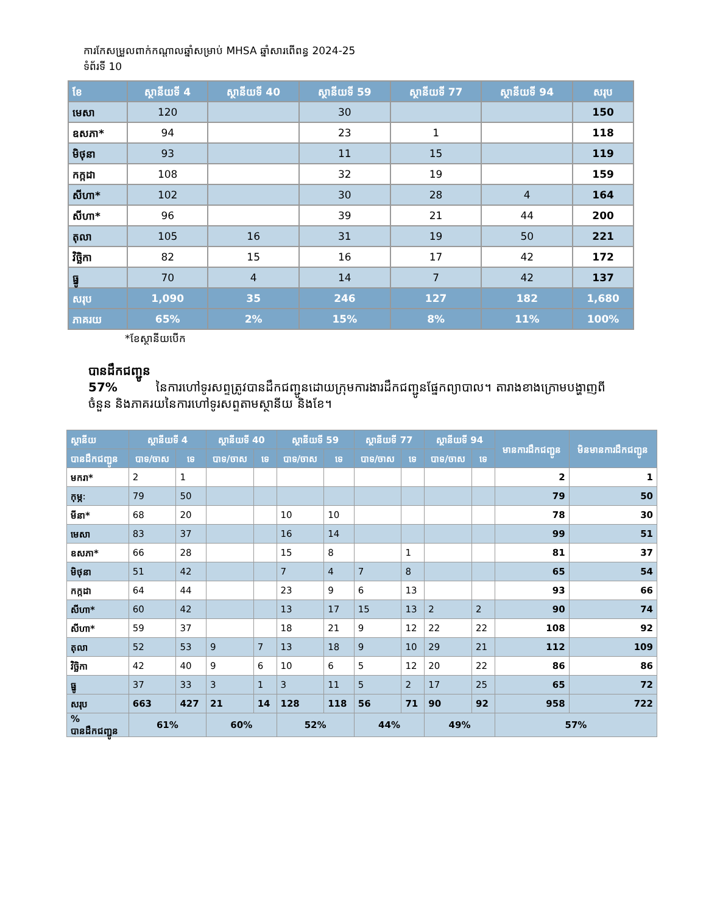ការកែសម្រួលពាក់កណ្តាលឆ្នាំសម្រាប់ MHSA ឆ្នាំសារពើពន្ធ 2024-25
ទំព័រទី 10
| ខែ | ស្ថានីយទី 4 | ស្ថានីយទី 40 | ស្ថានីយទី 59 | ស្ថានីយទី 77 | ស្ថានីយទី 94 | សរុប |
| --- | --- | --- | --- | --- | --- | --- |
| មេសា | 120 | | 30 | | | 150 |
| ឧសភា* | 94 | | 23 | 1 | | 118 |
| មិថុនា | 93 | | 11 | 15 | | 119 |
| កក្កដា | 108 | | 32 | 19 | | 159 |
| សីហា* | 102 | | 30 | 28 | 4 | 164 |
| សីហា* | 96 | | 39 | 21 | 44 | 200 |
| តុលា | 105 | 16 | 31 | 19 | 50 | 221 |
| វិច្ឆិកា | 82 | 15 | 16 | 17 | 42 | 172 |
| ធ្នូ | 70 | 4 | 14 | 7 | 42 | 137 |
| សរុប | 1,090 | 35 | 246 | 127 | 182 | 1,680 |
| ភាគរយ | 65% | 2% | 15% | 8% | 11% | 100% |
*ខែស្ថានីយបើក
បានដឹកជញ្ជូន
57% នៃការហៅទូរសព្ទត្រូវបានដឹកជញ្ជូនដោយក្រុមការងារដឹកជញ្ជូនផ្នែកព្យាបាល។ តារាងខាងក្រោមបង្ហាញពីចំនួន និងភាគរយនៃការហៅទូរសព្ទតាមស្ថានីយ និងខែ។
| ស្ថានីយ | ស្ថានីយទី 4 | | ស្ថានីយទី 40 | | ស្ថានីយទី 59 | | ស្ថានីយទី 77 | | ស្ថានីយទី 94 | | មានការដឹកជញ្ជូន | មិនមានការដឹកជញ្ជូន |
| --- | --- | --- | --- | --- | --- | --- | --- | --- | --- | --- | --- | --- |
| បានដឹកជញ្ជូន | បាទ/ចាស | ទេ | បាទ/ចាស | ទេ | បាទ/ចាស | ទេ | បាទ/ចាស | ទេ | បាទ/ចាស | ទេ | | |
| មករា* | 2 | 1 | | | | | | | | | 2 | 1 |
| កុម្ភៈ | 79 | 50 | | | | | | | | | 79 | 50 |
| មីនា* | 68 | 20 | | | 10 | 10 | | | | | 78 | 30 |
| មេសា | 83 | 37 | | | 16 | 14 | | | | | 99 | 51 |
| ឧសភា* | 66 | 28 | | | 15 | 8 | | 1 | | | 81 | 37 |
| មិថុនា | 51 | 42 | | | 7 | 4 | 7 | 8 | | | 65 | 54 |
| កក្កដា | 64 | 44 | | | 23 | 9 | 6 | 13 | | | 93 | 66 |
| សីហា* | 60 | 42 | | | 13 | 17 | 15 | 13 | 2 | 2 | 90 | 74 |
| សីហា* | 59 | 37 | | | 18 | 21 | 9 | 12 | 22 | 22 | 108 | 92 |
| តុលា | 52 | 53 | 9 | 7 | 13 | 18 | 9 | 10 | 29 | 21 | 112 | 109 |
| វិច្ឆិកា | 42 | 40 | 9 | 6 | 10 | 6 | 5 | 12 | 20 | 22 | 86 | 86 |
| ធ្នូ | 37 | 33 | 3 | 1 | 3 | 11 | 5 | 2 | 17 | 25 | 65 | 72 |
| សរុប | 663 | 427 | 21 | 14 | 128 | 118 | 56 | 71 | 90 | 92 | 958 | 722 |
| % បានដឹកជញ្ជូន | 61% | | 60% | | 52% | | 44% | | 49% | | 57% | |